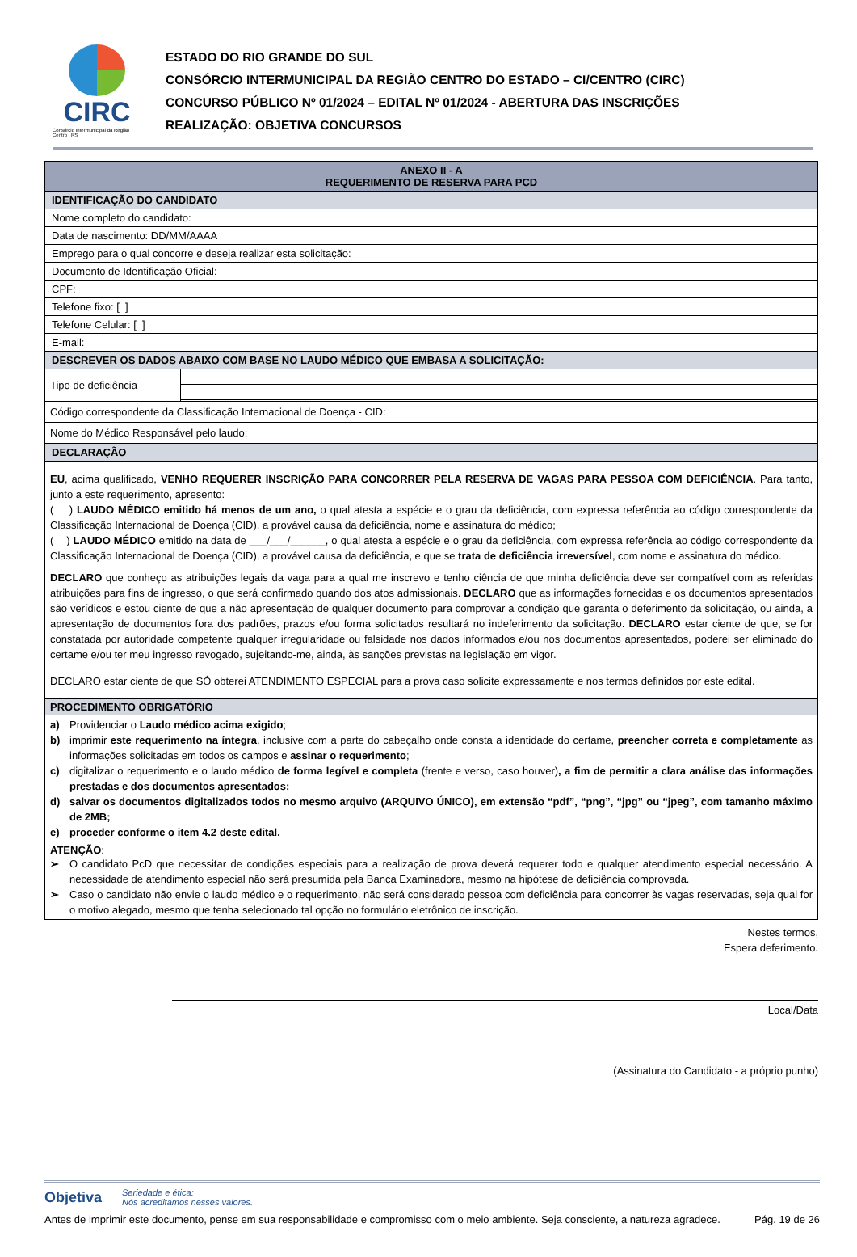CIRC
Consórcio Intermunicipal da Região Centro | RS
ESTADO DO RIO GRANDE DO SUL
CONSÓRCIO INTERMUNICIPAL DA REGIÃO CENTRO DO ESTADO – CI/CENTRO (CIRC)
CONCURSO PÚBLICO Nº 01/2024 – EDITAL Nº 01/2024 - ABERTURA DAS INSCRIÇÕES
REALIZAÇÃO: OBJETIVA CONCURSOS
| ANEXO II - A REQUERIMENTO DE RESERVA PARA PCD | |
| IDENTIFICAÇÃO DO CANDIDATO | |
| Nome completo do candidato: | |
| Data de nascimento: DD/MM/AAAA | |
| Emprego para o qual concorre e deseja realizar esta solicitação: | |
| Documento de Identificação Oficial: | |
| CPF: | |
| Telefone fixo: [ ] | |
| Telefone Celular: [ ] | |
| E-mail: | |
| DESCREVER OS DADOS ABAIXO COM BASE NO LAUDO MÉDICO QUE EMBASA A SOLICITAÇÃO: | |
| Tipo de deficiência | |
| Código correspondente da Classificação Internacional de Doença - CID: | |
| Nome do Médico Responsável pelo laudo: | |
| DECLARAÇÃO | |
| EU , acima qualificado, VENHO REQUERER INSCRIÇÃO PARA CONCORRER PELA RESERVA DE VAGAS PARA PESSOA COM DEFICIÊNCIA . Para tanto, junto a este requerimento, apresento: ( ) LAUDO MÉDICO emitido há menos de um ano, o qual atesta a espécie e o grau da deficiência, com expressa referência ao código correspondente da Classificação Internacional de Doença (CID), a provável causa da deficiência, nome e assinatura do médico; ( ) LAUDO MÉDICO emitido na data de ___/___/______, o qual atesta a espécie e o grau da deficiência, com expressa referência ao código correspondente da Classificação Internacional de Doença (CID), a provável causa da deficiência, e que se trata de deficiência irreversível , com nome e assinatura do médico. DECLARO que conheço as atribuições legais da vaga para a qual me inscrevo e tenho ciência de que minha deficiência deve ser compatível com as referidas atribuições para fins de ingresso, o que será confirmado quando dos atos admissionais. DECLARO que as informações fornecidas e os documentos apresentados são verídicos e estou ciente de que a não apresentação de qualquer documento para comprovar a condição que garanta o deferimento da solicitação, ou ainda, a apresentação de documentos fora dos padrões, prazos e/ou forma solicitados resultará no indeferimento da solicitação. DECLARO estar ciente de que, se for constatada por autoridade competente qualquer irregularidade ou falsidade nos dados informados e/ou nos documentos apresentados, poderei ser eliminado do certame e/ou ter meu ingresso revogado, sujeitando-me, ainda, às sanções previstas na legislação em vigor. DECLARO estar ciente de que SÓ obterei ATENDIMENTO ESPECIAL para a prova caso solicite expressamente e nos termos definidos por este edital. | |
| PROCEDIMENTO OBRIGATÓRIO | |
| a) Providenciar o Laudo médico acima exigido ; b) imprimir este requerimento na íntegra , inclusive com a parte do cabeçalho onde consta a identidade do certame, preencher correta e completamente as informações solicitadas em todos os campos e assinar o requerimento ; c) digitalizar o requerimento e o laudo médico de forma legível e completa (frente e verso, caso houver) , a fim de permitir a clara análise das informações prestadas e dos documentos apresentados; d) salvar os documentos digitalizados todos no mesmo arquivo (ARQUIVO ÚNICO), em extensão “pdf”, “png”, “jpg” ou “jpeg”, com tamanho máximo de 2MB; e) proceder conforme o item 4.2 deste edital. | |
| ATENÇÃO : ➢ O candidato PcD que necessitar de condições especiais para a realização de prova deverá requerer todo e qualquer atendimento especial necessário. A necessidade de atendimento especial não será presumida pela Banca Examinadora, mesmo na hipótese de deficiência comprovada. ➢ Caso o candidato não envie o laudo médico e o requerimento, não será considerado pessoa com deficiência para concorrer às vagas reservadas, seja qual for o motivo alegado, mesmo que tenha selecionado tal opção no formulário eletrônico de inscrição. | |
Nestes termos,
Espera deferimento.
Local/Data
(Assinatura do Candidato - a próprio punho)
Objetiva Seriedade e ética:
Nós acreditamos nesses valores.
Antes de imprimir este documento, pense em sua responsabilidade e compromisso com o meio ambiente. Seja consciente, a natureza agradece. Pág. 19 de 26